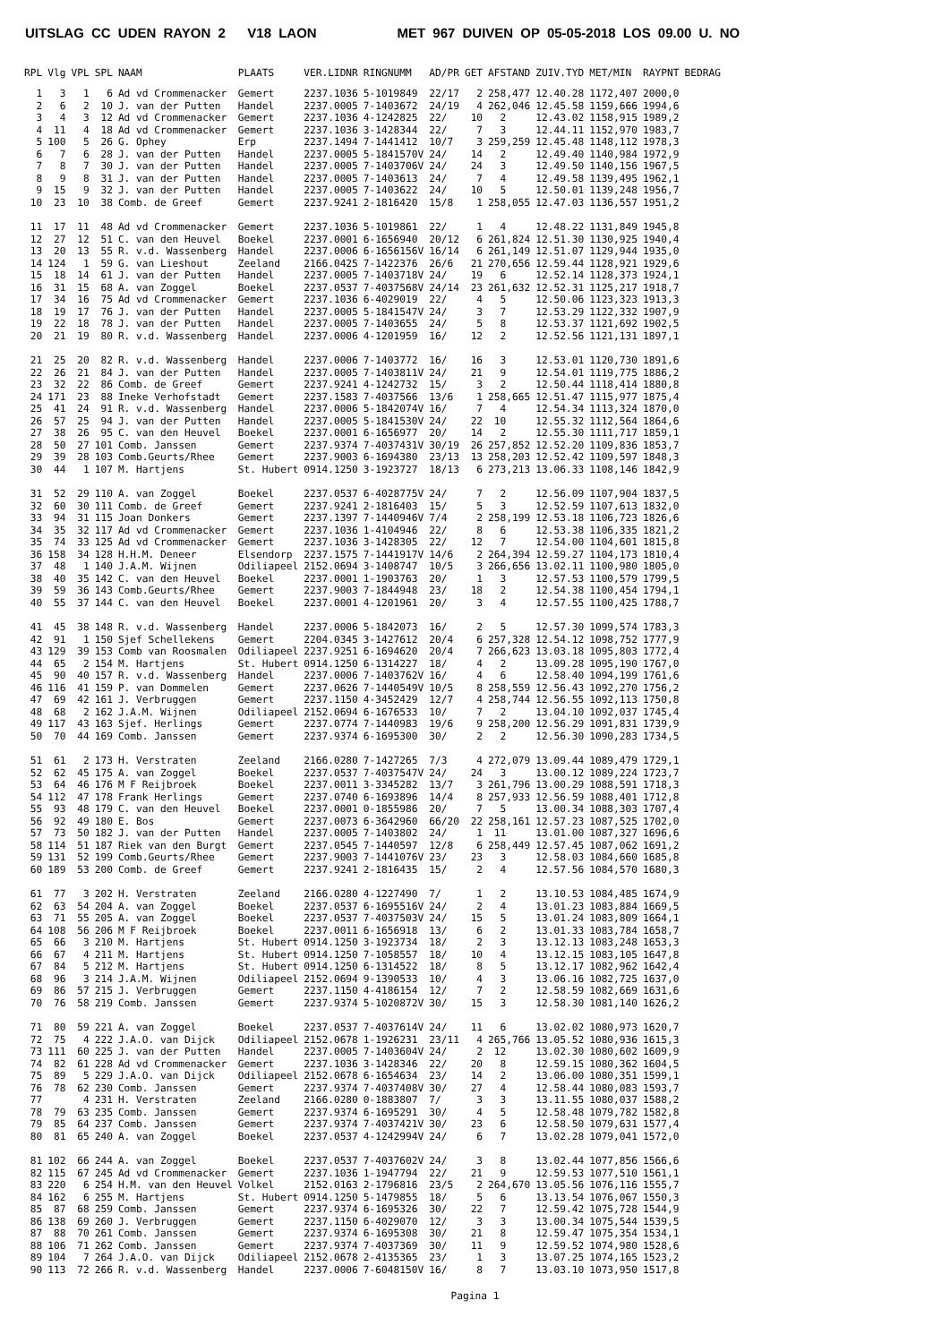UITSLAG CC UDEN RAYON 2 V18 LAON MET 967 DUIVEN OP 05-05-2018 LOS 09.00 U. NO
| RPL | Vlg | VPL | SPL | NAAM | PLAATS | VER.LIDNR | RINGNUMM | AD/PR | GET | AFSTAND | ZUIV.TYD | MET/MIN | RAYPNT | BEDRAG |
| --- | --- | --- | --- | --- | --- | --- | --- | --- | --- | --- | --- | --- | --- | --- |
| 1 | 3 | 1 | 6 | Ad vd Crommenacker | Gemert | 2237.1036 | 5-1019849 | 22/17 | 2 | 258,477 | 12.40.28 | 1172,407 | 2000,0 | |
| 2 | 6 | 2 | 10 | J. van der Putten | Handel | 2237.0005 | 7-1403672 | 24/19 | 4 | 262,046 | 12.45.58 | 1159,666 | 1994,6 | |
| 3 | 4 | 3 | 12 | Ad vd Crommenacker | Gemert | 2237.1036 | 4-1242825 | 22/ | 10 | 2 | 12.43.02 | 1158,915 | 1989,2 | |
| 4 | 11 | 4 | 18 | Ad vd Crommenacker | Gemert | 2237.1036 | 3-1428344 | 22/ | 7 | 3 | 12.44.11 | 1152,970 | 1983,7 | |
| 5 | 100 | 5 | 26 | G. Ophey | Erp | 2237.1494 | 7-1441412 | 10/7 | 3 | 259,259 | 12.45.48 | 1148,112 | 1978,3 | |
| 6 | 7 | 6 | 28 | J. van der Putten | Handel | 2237.0005 | 5-1841570V | 24/ | 14 | 2 | 12.49.40 | 1140,984 | 1972,9 | |
| 7 | 8 | 7 | 30 | J. van der Putten | Handel | 2237.0005 | 7-1403706V | 24/ | 24 | 3 | 12.49.50 | 1140,156 | 1967,5 | |
| 8 | 9 | 8 | 31 | J. van der Putten | Handel | 2237.0005 | 7-1403613 | 24/ | 7 | 4 | 12.49.58 | 1139,495 | 1962,1 | |
| 9 | 15 | 9 | 32 | J. van der Putten | Handel | 2237.0005 | 7-1403622 | 24/ | 10 | 5 | 12.50.01 | 1139,248 | 1956,7 | |
| 10 | 23 | 10 | 38 | Comb. de Greef | Gemert | 2237.9241 | 2-1816420 | 15/8 | 1 | 258,055 | 12.47.03 | 1136,557 | 1951,2 | |
| 11 | 17 | 11 | 48 | Ad vd Crommenacker | Gemert | 2237.1036 | 5-1019861 | 22/ | 1 | 4 | 12.48.22 | 1131,849 | 1945,8 | |
| 12 | 27 | 12 | 51 | C. van den Heuvel | Boekel | 2237.0001 | 6-1656940 | 20/12 | 6 | 261,824 | 12.51.30 | 1130,925 | 1940,4 | |
| 13 | 20 | 13 | 55 | R. v.d. Wassenberg | Handel | 2237.0006 | 6-1656156V | 16/14 | 6 | 261,149 | 12.51.07 | 1129,944 | 1935,0 | |
| 14 | 124 | 1 | 59 | G. van Lieshout | Zeeland | 2166.0425 | 7-1422376 | 26/6 | 21 | 270,656 | 12.59.44 | 1128,921 | 1929,6 | |
| 15 | 18 | 14 | 61 | J. van der Putten | Handel | 2237.0005 | 7-1403718V | 24/ | 19 | 6 | 12.52.14 | 1128,373 | 1924,1 | |
| 16 | 31 | 15 | 68 | A. van Zoggel | Boekel | 2237.0537 | 7-4037568V | 24/14 | 23 | 261,632 | 12.52.31 | 1125,217 | 1918,7 | |
| 17 | 34 | 16 | 75 | Ad vd Crommenacker | Gemert | 2237.1036 | 6-4029019 | 22/ | 4 | 5 | 12.50.06 | 1123,323 | 1913,3 | |
| 18 | 19 | 17 | 76 | J. van der Putten | Handel | 2237.0005 | 5-1841547V | 24/ | 3 | 7 | 12.53.29 | 1122,332 | 1907,9 | |
| 19 | 22 | 18 | 78 | J. van der Putten | Handel | 2237.0005 | 7-1403655 | 24/ | 5 | 8 | 12.53.37 | 1121,692 | 1902,5 | |
| 20 | 21 | 19 | 80 | R. v.d. Wassenberg | Handel | 2237.0006 | 4-1201959 | 16/ | 12 | 2 | 12.52.56 | 1121,131 | 1897,1 | |
| 21 | 25 | 20 | 82 | R. v.d. Wassenberg | Handel | 2237.0006 | 7-1403772 | 16/ | 16 | 3 | 12.53.01 | 1120,730 | 1891,6 | |
| 22 | 26 | 21 | 84 | J. van der Putten | Handel | 2237.0005 | 7-1403811V | 24/ | 21 | 9 | 12.54.01 | 1119,775 | 1886,2 | |
| 23 | 32 | 22 | 86 | Comb. de Greef | Gemert | 2237.9241 | 4-1242732 | 15/ | 3 | 2 | 12.50.44 | 1118,414 | 1880,8 | |
| 24 | 171 | 23 | 88 | Ineke Verhofstadt | Gemert | 2237.1583 | 7-4037566 | 13/6 | 1 | 258,665 | 12.51.47 | 1115,977 | 1875,4 | |
| 25 | 41 | 24 | 91 | R. v.d. Wassenberg | Handel | 2237.0006 | 5-1842074V | 16/ | 7 | 4 | 12.54.34 | 1113,324 | 1870,0 | |
| 26 | 57 | 25 | 94 | J. van der Putten | Handel | 2237.0005 | 5-1841530V | 24/ | 22 | 10 | 12.55.32 | 1112,564 | 1864,6 | |
| 27 | 38 | 26 | 95 | C. van den Heuvel | Boekel | 2237.0001 | 6-1656977 | 20/ | 14 | 2 | 12.55.30 | 1111,717 | 1859,1 | |
| 28 | 50 | 27 | 101 | Comb. Janssen | Gemert | 2237.9374 | 7-4037431V | 30/19 | 26 | 257,852 | 12.52.20 | 1109,836 | 1853,7 | |
| 29 | 39 | 28 | 103 | Comb.Geurts/Rhee | Gemert | 2237.9003 | 6-1694380 | 23/13 | 13 | 258,203 | 12.52.42 | 1109,597 | 1848,3 | |
| 30 | 44 | 1 | 107 | M. Hartjens | St. Hubert | 0914.1250 | 3-1923727 | 18/13 | 6 | 273,213 | 13.06.33 | 1108,146 | 1842,9 | |
| 31 | 52 | 29 | 110 | A. van Zoggel | Boekel | 2237.0537 | 6-4028775V | 24/ | 7 | 2 | 12.56.09 | 1107,904 | 1837,5 | |
| 32 | 60 | 30 | 111 | Comb. de Greef | Gemert | 2237.9241 | 2-1816403 | 15/ | 5 | 3 | 12.52.59 | 1107,613 | 1832,0 | |
| 33 | 94 | 31 | 115 | Joan Donkers | Gemert | 2237.1397 | 7-1440946V | 7/4 | 2 | 258,199 | 12.53.18 | 1106,723 | 1826,6 | |
| 34 | 35 | 32 | 117 | Ad vd Crommenacker | Gemert | 2237.1036 | 1-4104946 | 22/ | 8 | 6 | 12.53.38 | 1106,335 | 1821,2 | |
| 35 | 74 | 33 | 125 | Ad vd Crommenacker | Gemert | 2237.1036 | 3-1428305 | 22/ | 12 | 7 | 12.54.00 | 1104,601 | 1815,8 | |
| 36 | 158 | 34 | 128 | H.H.M. Deneer | Elsendorp | 2237.1575 | 7-1441917V | 14/6 | 2 | 264,394 | 12.59.27 | 1104,173 | 1810,4 | |
| 37 | 48 | 1 | 140 | J.A.M. Wijnen | Odiliapeel | 2152.0694 | 3-1408747 | 10/5 | 3 | 266,656 | 13.02.11 | 1100,980 | 1805,0 | |
| 38 | 40 | 35 | 142 | C. van den Heuvel | Boekel | 2237.0001 | 1-1903763 | 20/ | 1 | 3 | 12.57.53 | 1100,579 | 1799,5 | |
| 39 | 59 | 36 | 143 | Comb.Geurts/Rhee | Gemert | 2237.9003 | 7-1844948 | 23/ | 18 | 2 | 12.54.38 | 1100,454 | 1794,1 | |
| 40 | 55 | 37 | 144 | C. van den Heuvel | Boekel | 2237.0001 | 4-1201961 | 20/ | 3 | 4 | 12.57.55 | 1100,425 | 1788,7 | |
| 41 | 45 | 38 | 148 | R. v.d. Wassenberg | Handel | 2237.0006 | 5-1842073 | 16/ | 2 | 5 | 12.57.30 | 1099,574 | 1783,3 | |
| 42 | 91 | 1 | 150 | Sjef Schellekens | Gemert | 2204.0345 | 3-1427612 | 20/4 | 6 | 257,328 | 12.54.12 | 1098,752 | 1777,9 | |
| 43 | 129 | 39 | 153 | Comb van Roosmalen | Odiliapeel | 2237.9251 | 6-1694620 | 20/4 | 7 | 266,623 | 13.03.18 | 1095,803 | 1772,4 | |
| 44 | 65 | 2 | 154 | M. Hartjens | St. Hubert | 0914.1250 | 6-1314227 | 18/ | 4 | 2 | 13.09.28 | 1095,190 | 1767,0 | |
| 45 | 90 | 40 | 157 | R. v.d. Wassenberg | Handel | 2237.0006 | 7-1403762V | 16/ | 4 | 6 | 12.58.40 | 1094,199 | 1761,6 | |
| 46 | 116 | 41 | 159 | P. van Dommelen | Gemert | 2237.0626 | 7-1440549V | 10/5 | 8 | 258,559 | 12.56.43 | 1092,270 | 1756,2 | |
| 47 | 69 | 42 | 161 | J. Verbruggen | Gemert | 2237.1150 | 4-3452429 | 12/7 | 4 | 258,744 | 12.56.55 | 1092,113 | 1750,8 | |
| 48 | 68 | 2 | 162 | J.A.M. Wijnen | Odiliapeel | 2152.0694 | 6-1676533 | 10/ | 7 | 2 | 13.04.10 | 1092,037 | 1745,4 | |
| 49 | 117 | 43 | 163 | Sjef. Herlings | Gemert | 2237.0774 | 7-1440983 | 19/6 | 9 | 258,200 | 12.56.29 | 1091,831 | 1739,9 | |
| 50 | 70 | 44 | 169 | Comb. Janssen | Gemert | 2237.9374 | 6-1695300 | 30/ | 2 | 2 | 12.56.30 | 1090,283 | 1734,5 | |
| 51 | 61 | 2 | 173 | H. Verstraten | Zeeland | 2166.0280 | 7-1427265 | 7/3 | 4 | 272,079 | 13.09.44 | 1089,479 | 1729,1 | |
| 52 | 62 | 45 | 175 | A. van Zoggel | Boekel | 2237.0537 | 7-4037547V | 24/ | 24 | 3 | 13.00.12 | 1089,224 | 1723,7 | |
| 53 | 64 | 46 | 176 | M F Reijbroek | Boekel | 2237.0011 | 3-3345282 | 13/7 | 3 | 261,796 | 13.00.29 | 1088,591 | 1718,3 | |
| 54 | 112 | 47 | 178 | Frank Herlings | Gemert | 2237.0740 | 6-1693896 | 14/4 | 8 | 257,933 | 12.56.59 | 1088,401 | 1712,8 | |
| 55 | 93 | 48 | 179 | C. van den Heuvel | Boekel | 2237.0001 | 0-1855986 | 20/ | 7 | 5 | 13.00.34 | 1088,303 | 1707,4 | |
| 56 | 92 | 49 | 180 | E. Bos | Gemert | 2237.0073 | 6-3642960 | 66/20 | 22 | 258,161 | 12.57.23 | 1087,525 | 1702,0 | |
| 57 | 73 | 50 | 182 | J. van der Putten | Handel | 2237.0005 | 7-1403802 | 24/ | 1 | 11 | 13.01.00 | 1087,327 | 1696,6 | |
| 58 | 114 | 51 | 187 | Riek van den Burgt | Gemert | 2237.0545 | 7-1440597 | 12/8 | 6 | 258,449 | 12.57.45 | 1087,062 | 1691,2 | |
| 59 | 131 | 52 | 199 | Comb.Geurts/Rhee | Gemert | 2237.9003 | 7-1441076V | 23/ | 23 | 3 | 12.58.03 | 1084,660 | 1685,8 | |
| 60 | 189 | 53 | 200 | Comb. de Greef | Gemert | 2237.9241 | 2-1816435 | 15/ | 2 | 4 | 12.57.56 | 1084,570 | 1680,3 | |
| 61 | 77 | 3 | 202 | H. Verstraten | Zeeland | 2166.0280 | 4-1227490 | 7/ | 1 | 2 | 13.10.53 | 1084,485 | 1674,9 | |
| 62 | 63 | 54 | 204 | A. van Zoggel | Boekel | 2237.0537 | 6-1695516V | 24/ | 2 | 4 | 13.01.23 | 1083,884 | 1669,5 | |
| 63 | 71 | 55 | 205 | A. van Zoggel | Boekel | 2237.0537 | 7-4037503V | 24/ | 15 | 5 | 13.01.24 | 1083,809 | 1664,1 | |
| 64 | 108 | 56 | 206 | M F Reijbroek | Boekel | 2237.0011 | 6-1656918 | 13/ | 6 | 2 | 13.01.33 | 1083,784 | 1658,7 | |
| 65 | 66 | 3 | 210 | M. Hartjens | St. Hubert | 0914.1250 | 3-1923734 | 18/ | 2 | 3 | 13.12.13 | 1083,248 | 1653,3 | |
| 66 | 67 | 4 | 211 | M. Hartjens | St. Hubert | 0914.1250 | 7-1058557 | 18/ | 10 | 4 | 13.12.15 | 1083,105 | 1647,8 | |
| 67 | 84 | 5 | 212 | M. Hartjens | St. Hubert | 0914.1250 | 6-1314522 | 18/ | 8 | 5 | 13.12.17 | 1082,962 | 1642,4 | |
| 68 | 96 | 3 | 214 | J.A.M. Wijnen | Odiliapeel | 2152.0694 | 9-1390533 | 10/ | 4 | 3 | 13.06.16 | 1082,725 | 1637,0 | |
| 69 | 86 | 57 | 215 | J. Verbruggen | Gemert | 2237.1150 | 4-4186154 | 12/ | 7 | 2 | 12.58.59 | 1082,669 | 1631,6 | |
| 70 | 76 | 58 | 219 | Comb. Janssen | Gemert | 2237.9374 | 5-1020872V | 30/ | 15 | 3 | 12.58.30 | 1081,140 | 1626,2 | |
| 71 | 80 | 59 | 221 | A. van Zoggel | Boekel | 2237.0537 | 7-4037614V | 24/ | 11 | 6 | 13.02.02 | 1080,973 | 1620,7 | |
| 72 | 75 | 4 | 222 | J.A.O. van Dijck | Odiliapeel | 2152.0678 | 1-1926231 | 23/11 | 4 | 265,766 | 13.05.52 | 1080,936 | 1615,3 | |
| 73 | 111 | 60 | 225 | J. van der Putten | Handel | 2237.0005 | 7-1403604V | 24/ | 2 | 12 | 13.02.30 | 1080,602 | 1609,9 | |
| 74 | 82 | 61 | 228 | Ad vd Crommenacker | Gemert | 2237.1036 | 3-1428346 | 22/ | 20 | 8 | 12.59.15 | 1080,362 | 1604,5 | |
| 75 | 89 | 5 | 229 | J.A.O. van Dijck | Odiliapeel | 2152.0678 | 6-1654634 | 23/ | 14 | 2 | 13.06.00 | 1080,351 | 1599,1 | |
| 76 | 78 | 62 | 230 | Comb. Janssen | Gemert | 2237.9374 | 7-4037408V | 30/ | 27 | 4 | 12.58.44 | 1080,083 | 1593,7 | |
| 77 | | 4 | 231 | H. Verstraten | Zeeland | 2166.0280 | 0-1883807 | 7/ | 3 | 3 | 13.11.55 | 1080,037 | 1588,2 | |
| 78 | 79 | 63 | 235 | Comb. Janssen | Gemert | 2237.9374 | 6-1695291 | 30/ | 4 | 5 | 12.58.48 | 1079,782 | 1582,8 | |
| 79 | 85 | 64 | 237 | Comb. Janssen | Gemert | 2237.9374 | 7-4037421V | 30/ | 23 | 6 | 12.58.50 | 1079,631 | 1577,4 | |
| 80 | 81 | 65 | 240 | A. van Zoggel | Boekel | 2237.0537 | 4-1242994V | 24/ | 6 | 7 | 13.02.28 | 1079,041 | 1572,0 | |
| 81 | 102 | 66 | 244 | A. van Zoggel | Boekel | 2237.0537 | 7-4037602V | 24/ | 3 | 8 | 13.02.44 | 1077,856 | 1566,6 | |
| 82 | 115 | 67 | 245 | Ad vd Crommenacker | Gemert | 2237.1036 | 1-1947794 | 22/ | 21 | 9 | 12.59.53 | 1077,510 | 1561,1 | |
| 83 | 220 | 6 | 254 | H.M. van den Heuvel | Volkel | 2152.0163 | 2-1796816 | 23/5 | 2 | 264,670 | 13.05.56 | 1076,116 | 1555,7 | |
| 84 | 162 | 6 | 255 | M. Hartjens | St. Hubert | 0914.1250 | 5-1479855 | 18/ | 5 | 6 | 13.13.54 | 1076,067 | 1550,3 | |
| 85 | 87 | 68 | 259 | Comb. Janssen | Gemert | 2237.9374 | 6-1695326 | 30/ | 22 | 7 | 12.59.42 | 1075,728 | 1544,9 | |
| 86 | 138 | 69 | 260 | J. Verbruggen | Gemert | 2237.1150 | 6-4029070 | 12/ | 3 | 3 | 13.00.34 | 1075,544 | 1539,5 | |
| 87 | 88 | 70 | 261 | Comb. Janssen | Gemert | 2237.9374 | 6-1695308 | 30/ | 21 | 8 | 12.59.47 | 1075,354 | 1534,1 | |
| 88 | 106 | 71 | 262 | Comb. Janssen | Gemert | 2237.9374 | 7-4037369 | 30/ | 11 | 9 | 12.59.52 | 1074,980 | 1528,6 | |
| 89 | 104 | 7 | 264 | J.A.O. van Dijck | Odiliapeel | 2152.0678 | 2-4135365 | 23/ | 1 | 3 | 13.07.25 | 1074,165 | 1523,2 | |
| 90 | 113 | 72 | 266 | R. v.d. Wassenberg | Handel | 2237.0006 | 7-6048150V | 16/ | 8 | 7 | 13.03.10 | 1073,950 | 1517,8 | |
Pagina 1